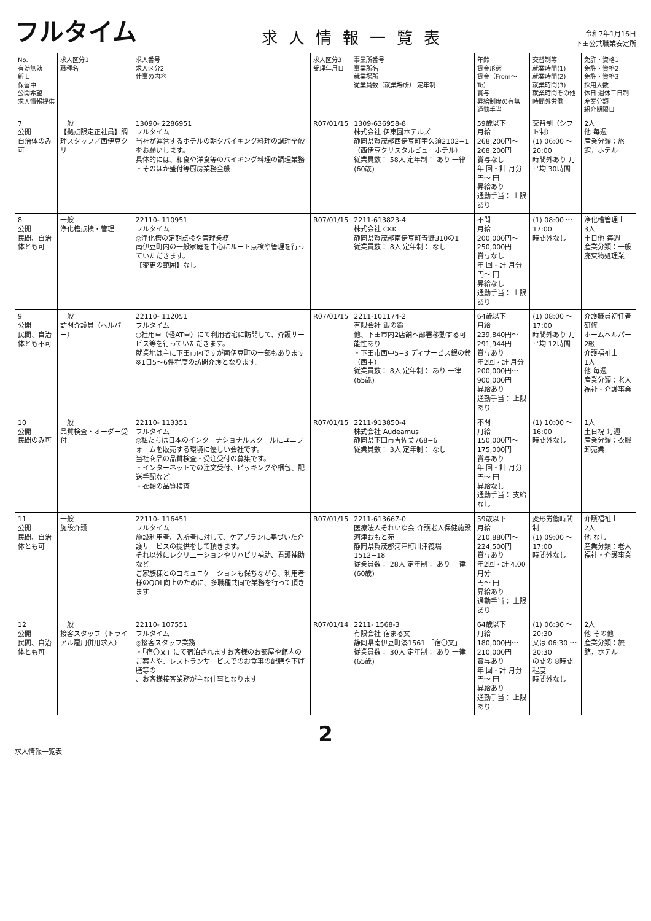フルタイム
求人情報一覧表
令和7年1月16日
下田公共職業安定所
| No. 有効無効 新旧 保留中 公開希望 求人情報提供 | 求人区分1 職種名 | 求人番号 求人区分2 仕事の内容 | 求人区分3 受理年月日 | 事業所番号 事業所名 就業場所 従業員数（就業場所） 定年制 | 年齢 賃金形態 賃金（From〜To） 賞与 昇給制度の有無 通勤手当 | 交替制等 就業時間(1) 就業時間(2) 就業時間(3) 就業時間その他 時間外労働 | 免許・資格1 免許・資格2 免許・資格3 採用人数 休日 週休二日制 産業分類 紹介期限日 |
| --- | --- | --- | --- | --- | --- | --- | --- |
| 7 公開 自治体のみ可 | 一般 【拠点限定正社員】調理スタッフ／西伊豆クリ | 13090- 2286951 フルタイム 当社が運営するホテルの朝夕バイキング料理の調理全般をお願いします。 具体的には、和食や洋食等のバイキング料理の調理業務 ・そのほか盛付等厨房業務全般 | R07/01/15 | 1309-636958-8 株式会社 伊東園ホテルズ 静岡県賀茂郡西伊豆町宇久須2102−1（西伊豆クリスタルビューホテル） 従業員数： 58人 定年制： あり 一律 (60歳) | 59歳以下 月給 268,200円〜 268,200円 賞与なし 年 回・計 月分 円〜 円 昇給あり 通勤手当： 上限あり | 交替制（シフト制） (1) 06:00 〜 20:00 時間外あり 月平均 30時間 | 2人 他 毎週 産業分類：旅館，ホテル |
| 8 公開 民間、自治体とも可 | 一般 浄化槽点検・管理 | 22110- 110951 フルタイム ◎浄化槽の定期点検や管理業務 南伊豆町内の一般家庭を中心にルート点検や管理を行っていただきます。 【変更の範囲】なし | R07/01/15 | 2211-613823-4 株式会社 CKK 静岡県賀茂郡南伊豆町青野310の1 従業員数： 8人 定年制： なし | 不問 月給 200,000円〜 250,000円 賞与なし 年 回・計 月分 円〜 円 昇給なし 通勤手当： 上限あり | (1) 08:00 〜 17:00 時間外なし | 浄化槽管理士 3人 土日他 毎週 産業分類：一般廃棄物処理業 |
| 9 公開 民間、自治体とも不可 | 一般 訪問介護員（ヘルパー） | 22110- 112051 フルタイム ○社用車（軽AT車）にて利用者宅に訪問して、介護サービス等を行っていただきます。 就業地は主に下田市内ですが南伊豆町の一部もあります ※1日5〜6件程度の訪問介護となります。 | R07/01/15 | 2211-101174-2 有限会社 銀の鈴 他、下田市内2店舗へ部署移動する可能性あり ・下田市西中5−3 ディサービス銀の鈴（西中） 従業員数： 8人 定年制： あり 一律 (65歳) | 64歳以下 月給 239,840円〜 291,944円 賞与あり 年2回・計 月分 200,000円〜 900,000円 昇給あり 通勤手当： 上限あり | (1) 08:00 〜 17:00 時間外あり 月平均 12時間 | 介護職員初任者研修 ホームヘルパー2級 介護福祉士 1人 他 毎週 産業分類：老人福祉・介護事業 |
| 10 公開 民間のみ可 | 一般 品質検査・オーダー受付 | 22110- 113351 フルタイム ◎私たちは日本のインターナショナルスクールにユニフォームを販売する環境に優しい会社です。 当社商品の品質検査・受注受付の募集です。 ・インターネットでの注文受付、ピッキングや梱包、配送手配など ・衣類の品質検査 | R07/01/15 | 2211-913850-4 株式会社 Audeamus 静岡県下田市吉佐美768−6 従業員数： 3人 定年制： なし | 不問 月給 150,000円〜 175,000円 賞与あり 年 回・計 月分 円〜 円 昇給なし 通勤手当： 支給なし | (1) 10:00 〜 16:00 時間外なし | 1人 土日祝 毎週 産業分類：衣服卸売業 |
| 11 公開 民間、自治体とも可 | 一般 施設介護 | 22110- 116451 フルタイム 施設利用者、入所者に対して、ケアプランに基づいた介護サービスの提供をして頂きます。 それ以外にレクリエーションやリハビリ補助、看護補助など ご家族様とのコミュニケーションも保ちながら、利用者様のQOL向上のために、多職種共同で業務を行って頂きます | R07/01/15 | 2211-613667-0 医療法人それいゆ会 介護老人保健施設 河津おもと苑 静岡県賀茂郡河津町川津筏場1512−18 従業員数： 28人 定年制： あり 一律 (60歳) | 59歳以下 月給 210,880円〜 224,500円 賞与あり 年2回・計 4.00月分 円〜 円 昇給あり 通勤手当： 上限あり | 変形労働時間制 (1) 09:00 〜 17:00 時間外なし | 介護福祉士 2人 他 なし 産業分類：老人福祉・介護事業 |
| 12 公開 民間、自治体とも可 | 一般 接客スタッフ（トライアル雇用併用求人） | 22110- 107551 フルタイム ◎接客スタッフ業務 ・「宿〇文」にて宿泊されますお客様のお部屋や館内のご案内や、レストランサービスでのお食事の配膳や下げ膳等の 、お客様接客業務が主な仕事となります | R07/01/14 | 2211- 1568-3 有限会社 宿まる文 静岡県南伊豆町湊1561 「宿〇文」 従業員数： 30人 定年制： あり 一律 (65歳) | 64歳以下 月給 180,000円〜 210,000円 賞与あり 年 回・計 月分 円〜 円 昇給あり 通勤手当： 上限あり | (1) 06:30 〜 20:30 又は 06:30 〜 20:30 の間の 8時間程度 時間外なし | 2人 他 その他 産業分類：旅館，ホテル |
2
求人情報一覧表